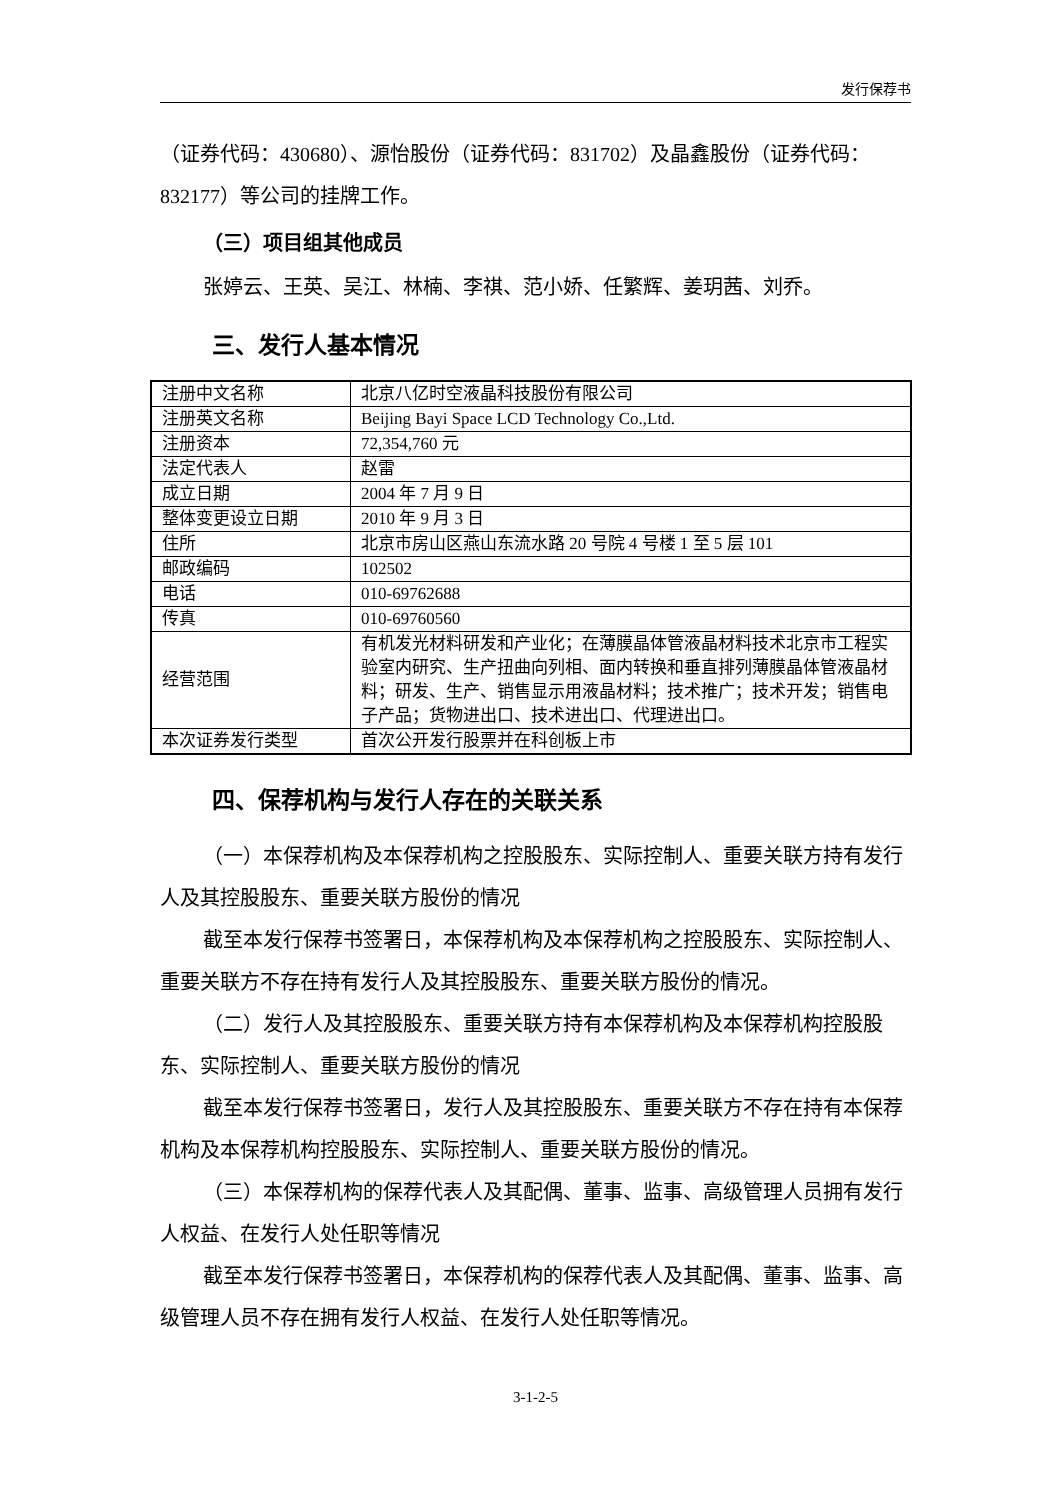发行保荐书
（证券代码：430680）、源怡股份（证券代码：831702）及晶鑫股份（证券代码：832177）等公司的挂牌工作。
（三）项目组其他成员
张婷云、王英、吴江、林楠、李祺、范小娇、任繁辉、姜玥茜、刘乔。
三、发行人基本情况
| 注册中文名称 | 北京八亿时空液晶科技股份有限公司 |
| 注册英文名称 | Beijing Bayi Space LCD Technology Co.,Ltd. |
| 注册资本 | 72,354,760 元 |
| 法定代表人 | 赵雷 |
| 成立日期 | 2004 年 7 月 9 日 |
| 整体变更设立日期 | 2010 年 9 月 3 日 |
| 住所 | 北京市房山区燕山东流水路 20 号院 4 号楼 1 至 5 层 101 |
| 邮政编码 | 102502 |
| 电话 | 010-69762688 |
| 传真 | 010-69760560 |
| 经营范围 | 有机发光材料研发和产业化；在薄膜晶体管液晶材料技术北京市工程实验室内研究、生产扭曲向列相、面内转换和垂直排列薄膜晶体管液晶材料；研发、生产、销售显示用液晶材料；技术推广；技术开发；销售电子产品；货物进出口、技术进出口、代理进出口。 |
| 本次证券发行类型 | 首次公开发行股票并在科创板上市 |
四、保荐机构与发行人存在的关联关系
（一）本保荐机构及本保荐机构之控股股东、实际控制人、重要关联方持有发行人及其控股股东、重要关联方股份的情况
截至本发行保荐书签署日，本保荐机构及本保荐机构之控股股东、实际控制人、重要关联方不存在持有发行人及其控股股东、重要关联方股份的情况。
（二）发行人及其控股股东、重要关联方持有本保荐机构及本保荐机构控股股东、实际控制人、重要关联方股份的情况
截至本发行保荐书签署日，发行人及其控股股东、重要关联方不存在持有本保荐机构及本保荐机构控股股东、实际控制人、重要关联方股份的情况。
（三）本保荐机构的保荐代表人及其配偶、董事、监事、高级管理人员拥有发行人权益、在发行人处任职等情况
截至本发行保荐书签署日，本保荐机构的保荐代表人及其配偶、董事、监事、高级管理人员不存在拥有发行人权益、在发行人处任职等情况。
3-1-2-5